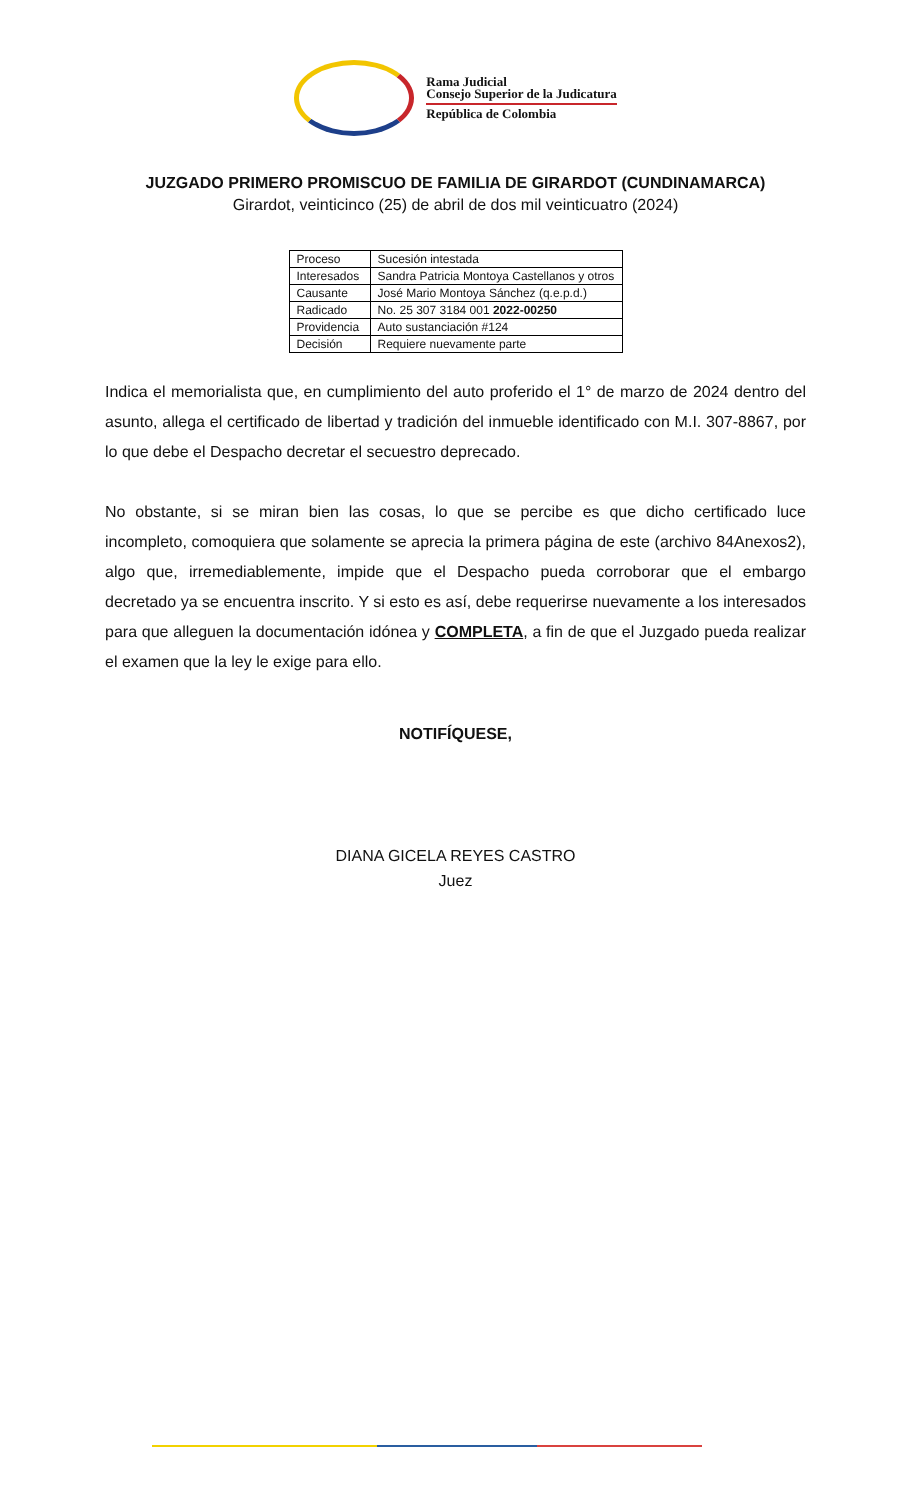Rama Judicial
Consejo Superior de la Judicatura
República de Colombia
JUZGADO PRIMERO PROMISCUO DE FAMILIA DE GIRARDOT (CUNDINAMARCA)
Girardot, veinticinco (25) de abril de dos mil veinticuatro (2024)
| Proceso | Sucesión intestada |
| Interesados | Sandra Patricia Montoya Castellanos y otros |
| Causante | José Mario Montoya Sánchez (q.e.p.d.) |
| Radicado | No. 25 307 3184 001 2022-00250 |
| Providencia | Auto sustanciación #124 |
| Decisión | Requiere nuevamente parte |
Indica el memorialista que, en cumplimiento del auto proferido el 1° de marzo de 2024 dentro del asunto, allega el certificado de libertad y tradición del inmueble identificado con M.I. 307-8867, por lo que debe el Despacho decretar el secuestro deprecado.
No obstante, si se miran bien las cosas, lo que se percibe es que dicho certificado luce incompleto, comoquiera que solamente se aprecia la primera página de este (archivo 84Anexos2), algo que, irremediablemente, impide que el Despacho pueda corroborar que el embargo decretado ya se encuentra inscrito. Y si esto es así, debe requerirse nuevamente a los interesados para que alleguen la documentación idónea y COMPLETA, a fin de que el Juzgado pueda realizar el examen que la ley le exige para ello.
NOTIFÍQUESE,
DIANA GICELA REYES CASTRO
Juez